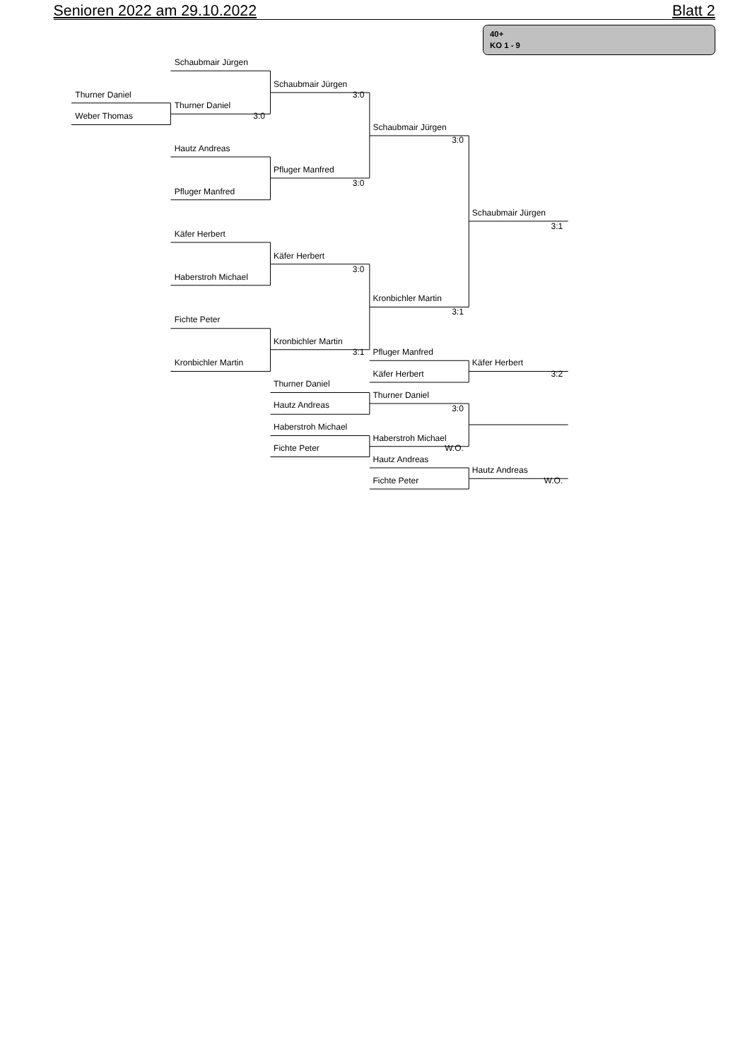Senioren 2022 am 29.10.2022 Blatt 2
40+
KO 1 - 9
Schaubmair Jürgen
Schaubmair Jürgen
Thurner Daniel
3:0
Thurner Daniel
Weber Thomas
3:0
Schaubmair Jürgen
3:0
Hautz Andreas
Pfluger Manfred
3:0
Pfluger Manfred
Schaubmair Jürgen
3:1
Käfer Herbert
Käfer Herbert
3:0
Haberstroh Michael
Kronbichler Martin
3:1
Fichte Peter
Kronbichler Martin
3:1
Pfluger Manfred
Kronbichler Martin
Käfer Herbert
Käfer Herbert
3:2
Thurner Daniel
Thurner Daniel
Hautz Andreas
3:0
Haberstroh Michael
Haberstroh Michael
Fichte Peter
W.O.
Hautz Andreas
Hautz Andreas
Fichte Peter
W.O.